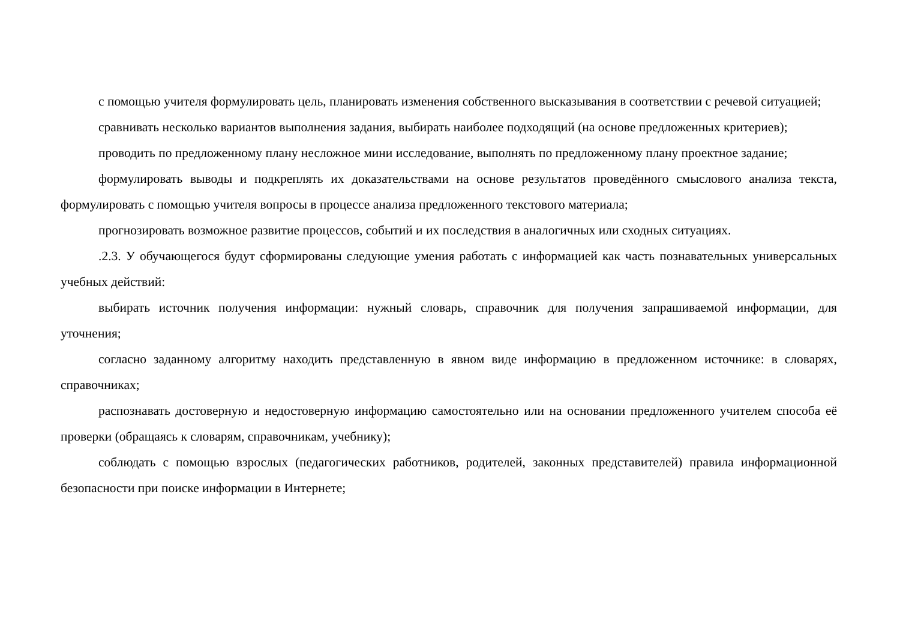с помощью учителя формулировать цель, планировать изменения собственного высказывания в соответствии с речевой ситуацией;
сравнивать несколько вариантов выполнения задания, выбирать наиболее подходящий (на основе предложенных критериев);
проводить по предложенному плану несложное мини исследование, выполнять по предложенному плану проектное задание;
формулировать выводы и подкреплять их доказательствами на основе результатов проведённого смыслового анализа текста, формулировать с помощью учителя вопросы в процессе анализа предложенного текстового материала;
прогнозировать возможное развитие процессов, событий и их последствия в аналогичных или сходных ситуациях.
.2.3. У обучающегося будут сформированы следующие умения работать с информацией как часть познавательных универсальных учебных действий:
выбирать источник получения информации: нужный словарь, справочник для получения запрашиваемой информации, для уточнения;
согласно заданному алгоритму находить представленную в явном виде информацию в предложенном источнике: в словарях, справочниках;
распознавать достоверную и недостоверную информацию самостоятельно или на основании предложенного учителем способа её проверки (обращаясь к словарям, справочникам, учебнику);
соблюдать с помощью взрослых (педагогических работников, родителей, законных представителей) правила информационной безопасности при поиске информации в Интернете;